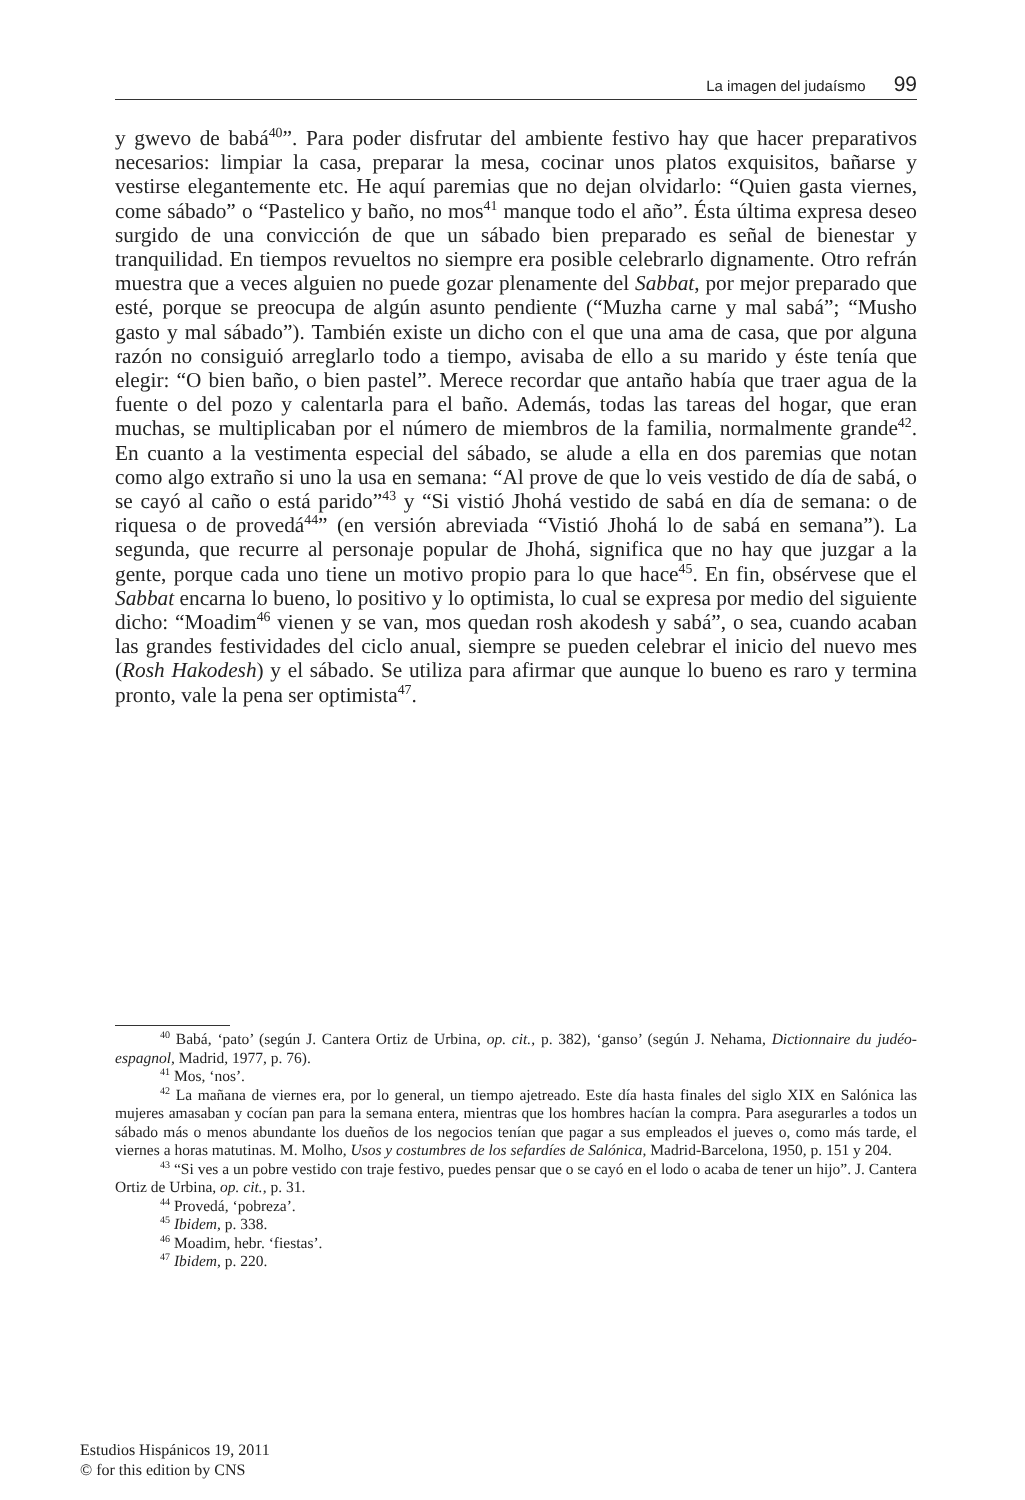La imagen del judaísmo 99
y gwevo de babá<sup>40</sup>”. Para poder disfrutar del ambiente festivo hay que hacer preparativos necesarios: limpiar la casa, preparar la mesa, cocinar unos platos exquisitos, bañarse y vestirse elegantemente etc. He aquí paremias que no dejan olvidarlo: “Quien gasta viernes, come sábado” o “Pastelico y baño, no mos<sup>41</sup> manque todo el año”. Ésta última expresa deseo surgido de una convicción de que un sábado bien preparado es señal de bienestar y tranquilidad. En tiempos revueltos no siempre era posible celebrarlo dignamente. Otro refrán muestra que a veces alguien no puede gozar plenamente del Sabbat, por mejor preparado que esté, porque se preocupa de algún asunto pendiente (“Muzha carne y mal sabá”; “Musho gasto y mal sábado”). También existe un dicho con el que una ama de casa, que por alguna razón no consiguió arreglarlo todo a tiempo, avisaba de ello a su marido y éste tenía que elegir: “O bien baño, o bien pastel”. Merece recordar que antaño había que traer agua de la fuente o del pozo y calentarla para el baño. Además, todas las tareas del hogar, que eran muchas, se multiplicaban por el número de miembros de la familia, normalmente grande<sup>42</sup>. En cuanto a la vestimenta especial del sábado, se alude a ella en dos paremias que notan como algo extraño si uno la usa en semana: “Al prove de que lo veis vestido de día de sabá, o se cayó al caño o está parido”<sup>43</sup> y “Si vistió Jhohá vestido de sabá en día de semana: o de riquesa o de provedá<sup>44</sup>” (en versión abreviada “Vistió Jhohá lo de sabá en semana”). La segunda, que recurre al personaje popular de Jhohá, significa que no hay que juzgar a la gente, porque cada uno tiene un motivo propio para lo que hace<sup>45</sup>. En fin, obsérvese que el Sabbat encarna lo bueno, lo positivo y lo optimista, lo cual se expresa por medio del siguiente dicho: “Moadim<sup>46</sup> vienen y se van, mos quedan rosh akodesh y sabá”, o sea, cuando acaban las grandes festividades del ciclo anual, siempre se pueden celebrar el inicio del nuevo mes (Rosh Hakodesh) y el sábado. Se utiliza para afirmar que aunque lo bueno es raro y termina pronto, vale la pena ser optimista<sup>47</sup>.
<sup>40</sup> Babá, ‘pato’ (según J. Cantera Ortiz de Urbina, op. cit., p. 382), ‘ganso’ (según J. Nehama, Dictionnaire du judéo-espagnol, Madrid, 1977, p. 76).
<sup>41</sup> Mos, ‘nos’.
<sup>42</sup> La mañana de viernes era, por lo general, un tiempo ajetreado. Este día hasta finales del siglo XIX en Salónica las mujeres amasaban y cocían pan para la semana entera, mientras que los hombres hacían la compra. Para asegurarles a todos un sábado más o menos abundante los dueños de los negocios tenían que pagar a sus empleados el jueves o, como más tarde, el viernes a horas matutinas. M. Molho, Usos y costumbres de los sefardíes de Salónica, Madrid-Barcelona, 1950, p. 151 y 204.
<sup>43</sup> “Si ves a un pobre vestido con traje festivo, puedes pensar que o se cayó en el lodo o acaba de tener un hijo”. J. Cantera Ortiz de Urbina, op. cit., p. 31.
<sup>44</sup> Provedá, ‘pobreza’.
<sup>45</sup> Ibidem, p. 338.
<sup>46</sup> Moadim, hebr. ‘fiestas’.
<sup>47</sup> Ibidem, p. 220.
Estudios Hispánicos 19, 2011
© for this edition by CNS